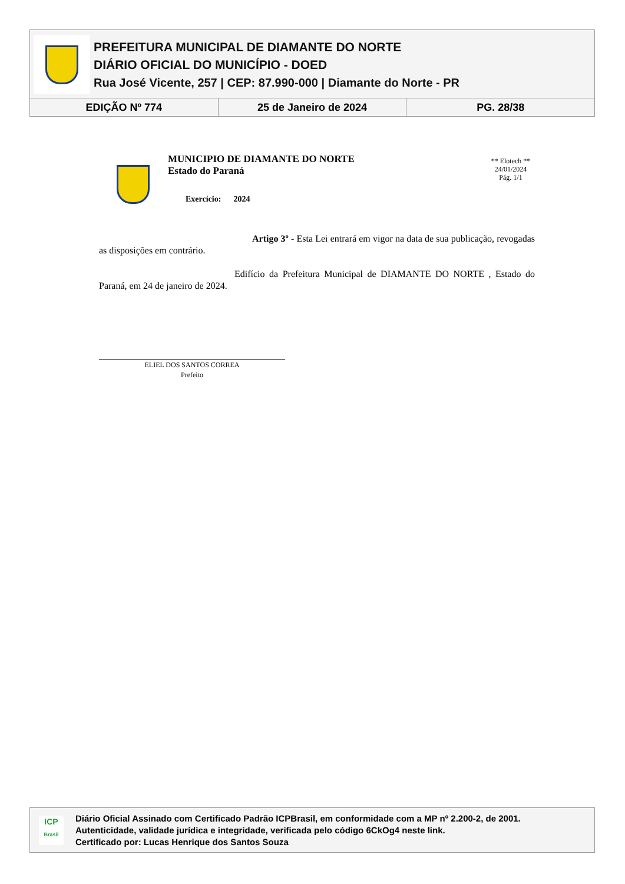PREFEITURA MUNICIPAL DE DIAMANTE DO NORTE
DIÁRIO OFICIAL DO MUNICÍPIO - DOED
Rua José Vicente, 257 | CEP: 87.990-000 | Diamante do Norte - PR
EDIÇÃO Nº 774 25 de Janeiro de 2024 PG. 28/38
MUNICIPIO DE DIAMANTE DO NORTE
Estado do Paraná
Exercício: 2024
** Elotech **
24/01/2024
Pág. 1/1
Artigo 3º - Esta Lei entrará em vigor na data de sua publicação, revogadas as disposições em contrário.
Edifício da Prefeitura Municipal de DIAMANTE DO NORTE , Estado do Paraná, em 24 de janeiro de 2024.
ELIEL DOS SANTOS CORREA
Prefeito
ICP
Brasil
Diário Oficial Assinado com Certificado Padrão ICPBrasil, em conformidade com a MP nº 2.200-2, de 2001.
Autenticidade, validade jurídica e integridade, verificada pelo código 6CkOg4 neste link.
Certificado por: Lucas Henrique dos Santos Souza